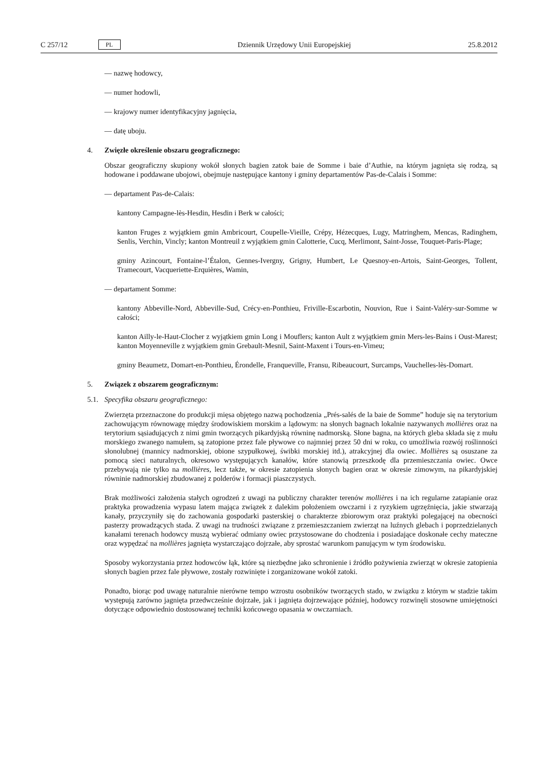C 257/12 PL Dziennik Urzędowy Unii Europejskiej 25.8.2012
— nazwę hodowcy,
— numer hodowli,
— krajowy numer identyfikacyjny jagnięcia,
— datę uboju.
4. Zwięzłe określenie obszaru geograficznego:
Obszar geograficzny skupiony wokół słonych bagien zatok baie de Somme i baie d’Authie, na którym jagnięta się rodzą, są hodowane i poddawane ubojowi, obejmuje następujące kantony i gminy departamentów Pas-de-Calais i Somme:
— departament Pas-de-Calais:
kantony Campagne-lès-Hesdin, Hesdin i Berk w całości;
kanton Fruges z wyjątkiem gmin Ambricourt, Coupelle-Vieille, Crépy, Hézecques, Lugy, Matringhem, Mencas, Radinghem, Senlis, Verchin, Vincly; kanton Montreuil z wyjątkiem gmin Calotterie, Cucq, Merlimont, Saint-Josse, Touquet-Paris-Plage;
gminy Azincourt, Fontaine-l’Étalon, Gennes-Ivergny, Grigny, Humbert, Le Quesnoy-en-Artois, Saint-Georges, Tollent, Tramecourt, Vacqueriette-Erquières, Wamin,
— departament Somme:
kantony Abbeville-Nord, Abbeville-Sud, Crécy-en-Ponthieu, Friville-Escarbotin, Nouvion, Rue i Saint-Valéry-sur-Somme w całości;
kanton Ailly-le-Haut-Clocher z wyjątkiem gmin Long i Mouflers; kanton Ault z wyjątkiem gmin Mers-les-Bains i Oust-Marest; kanton Moyenneville z wyjątkiem gmin Grebault-Mesnil, Saint-Maxent i Tours-en-Vimeu;
gminy Beaumetz, Domart-en-Ponthieu, Érondelle, Franqueville, Fransu, Ribeaucourt, Surcamps, Vauchelles-lès-Domart.
5. Związek z obszarem geograficznym:
5.1. Specyfika obszaru geograficznego:
Zwierzęta przeznaczone do produkcji mięsa objętego nazwą pochodzenia „Prés-salés de la baie de Somme” hoduje się na terytorium zachowującym równowagę między środowiskiem morskim a lądowym: na słonych bagnach lokalnie nazywanych mollières oraz na terytorium sąsiadujących z nimi gmin tworzących pikardyjską równinę nadmorską. Słone bagna, na których gleba składa się z mułu morskiego zwanego namułem, są zatopione przez fale pływowe co najmniej przez 50 dni w roku, co umożliwia rozwój roślinności słonolubnej (mannicy nadmorskiej, obione szypułkowej, świbki morskiej itd.), atrakcyjnej dla owiec. Mollières są osuszane za pomocą sieci naturalnych, okresowo występujących kanałów, które stanowią przeszkodę dla przemieszczania owiec. Owce przebywają nie tylko na mollières, lecz także, w okresie zatopienia słonych bagien oraz w okresie zimowym, na pikardyjskiej równinie nadmorskiej zbudowanej z polderów i formacji piaszczystych.
Brak możliwości założenia stałych ogrodzeń z uwagi na publiczny charakter terenów mollières i na ich regularne zatapianie oraz praktyka prowadzenia wypasu latem mająca związek z dalekim położeniem owczarni i z ryzykiem ugrzęźnięcia, jakie stwarzają kanały, przyczyniły się do zachowania gospodarki pasterskiej o charakterze zbiorowym oraz praktyki polegającej na obecności pasterzy prowadzących stada. Z uwagi na trudności związane z przemieszczaniem zwierząt na luźnych glebach i poprzedzielanych kanałami terenach hodowcy muszą wybierać odmiany owiec przystosowane do chodzenia i posiadające doskonałe cechy mateczne oraz wypędzać na mollières jagnięta wystarczająco dojrzałe, aby sprostać warunkom panującym w tym środowisku.
Sposoby wykorzystania przez hodowców łąk, które są niezbędne jako schronienie i źródło pożywienia zwierząt w okresie zatopienia słonych bagien przez fale pływowe, zostały rozwinięte i zorganizowane wokół zatoki.
Ponadto, biorąc pod uwagę naturalnie nierówne tempo wzrostu osobników tworzących stado, w związku z którym w stadzie takim występują zarówno jagnięta przedwcześnie dojrzałe, jak i jagnięta dojrzewające później, hodowcy rozwinęli stosowne umiejętności dotyczące odpowiednio dostosowanej techniki końcowego opasania w owczarniach.